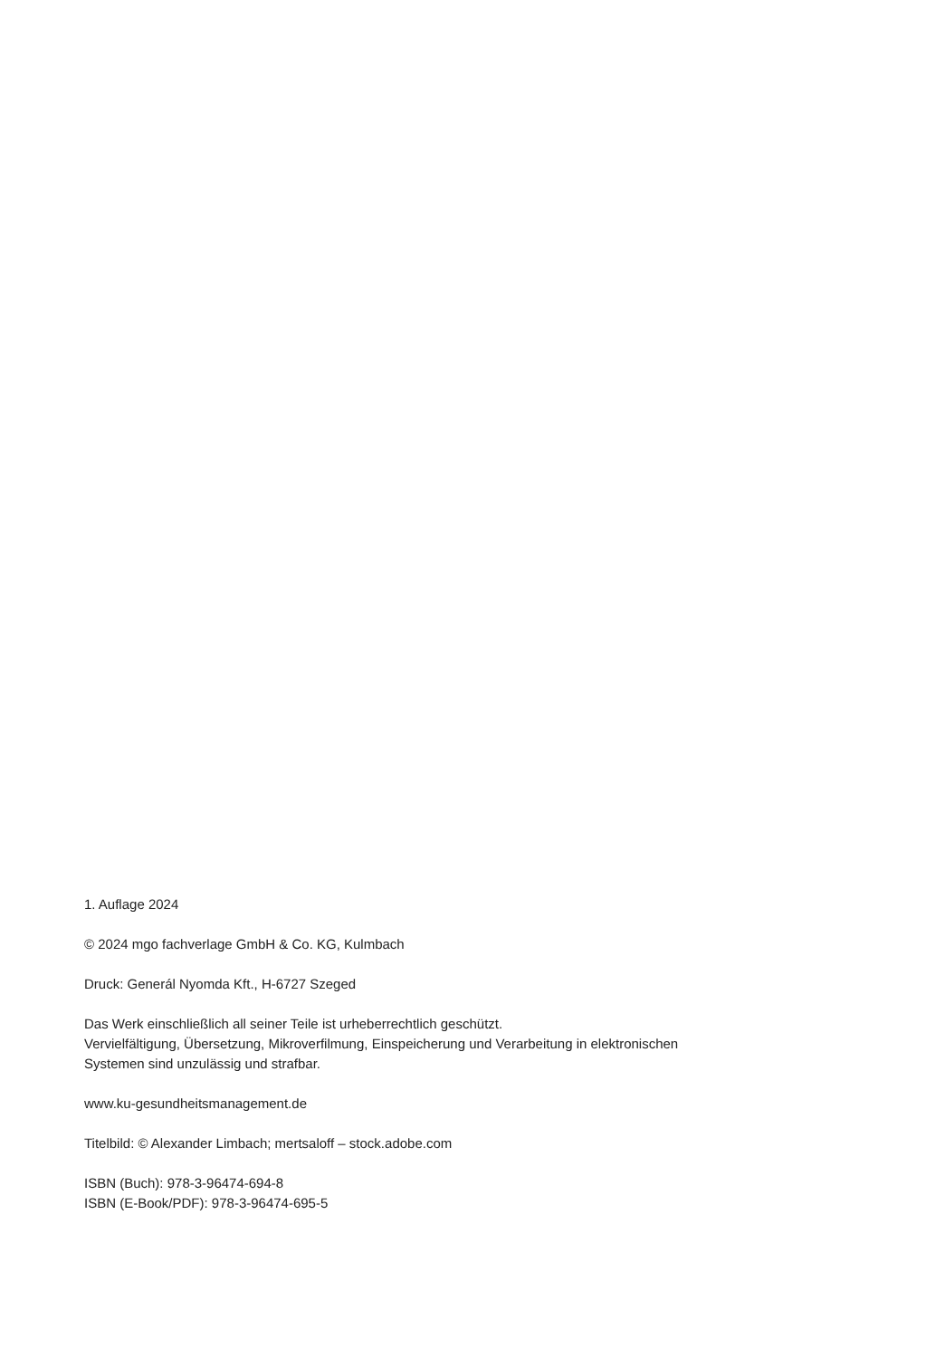1. Auflage 2024
© 2024 mgo fachverlage GmbH & Co. KG, Kulmbach
Druck: Generál Nyomda Kft., H-6727 Szeged
Das Werk einschließlich all seiner Teile ist urheberrechtlich geschützt.
Vervielfältigung, Übersetzung, Mikroverfilmung, Einspeicherung und Verarbeitung in elektronischen
Systemen sind unzulässig und strafbar.
www.ku-gesundheitsmanagement.de
Titelbild: © Alexander Limbach; mertsaloff – stock.adobe.com
ISBN (Buch): 978-3-96474-694-8
ISBN (E-Book/PDF): 978-3-96474-695-5